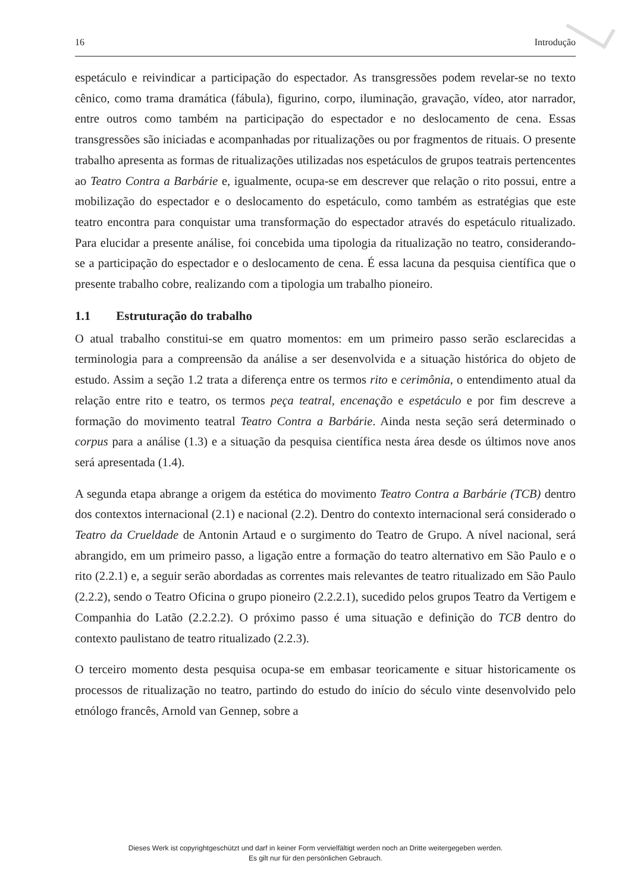16 Introdução
espetáculo e reivindicar a participação do espectador. As transgressões podem revelar-se no texto cênico, como trama dramática (fábula), figurino, corpo, iluminação, gravação, vídeo, ator narrador, entre outros como também na participação do espectador e no deslocamento de cena. Essas transgressões são iniciadas e acompanhadas por ritualizações ou por fragmentos de rituais. O presente trabalho apresenta as formas de ritualizações utilizadas nos espetáculos de grupos teatrais pertencentes ao Teatro Contra a Barbárie e, igualmente, ocupa-se em descrever que relação o rito possui, entre a mobilização do espectador e o deslocamento do espetáculo, como também as estratégias que este teatro encontra para conquistar uma transformação do espectador através do espetáculo ritualizado. Para elucidar a presente análise, foi concebida uma tipologia da ritualização no teatro, considerando-se a participação do espectador e o deslocamento de cena. É essa lacuna da pesquisa científica que o presente trabalho cobre, realizando com a tipologia um trabalho pioneiro.
1.1 Estruturação do trabalho
O atual trabalho constitui-se em quatro momentos: em um primeiro passo serão esclarecidas a terminologia para a compreensão da análise a ser desenvolvida e a situação histórica do objeto de estudo. Assim a seção 1.2 trata a diferença entre os termos rito e cerimônia, o entendimento atual da relação entre rito e teatro, os termos peça teatral, encenação e espetáculo e por fim descreve a formação do movimento teatral Teatro Contra a Barbárie. Ainda nesta seção será determinado o corpus para a análise (1.3) e a situação da pesquisa científica nesta área desde os últimos nove anos será apresentada (1.4).
A segunda etapa abrange a origem da estética do movimento Teatro Contra a Barbárie (TCB) dentro dos contextos internacional (2.1) e nacional (2.2). Dentro do contexto internacional será considerado o Teatro da Crueldade de Antonin Artaud e o surgimento do Teatro de Grupo. A nível nacional, será abrangido, em um primeiro passo, a ligação entre a formação do teatro alternativo em São Paulo e o rito (2.2.1) e, a seguir serão abordadas as correntes mais relevantes de teatro ritualizado em São Paulo (2.2.2), sendo o Teatro Oficina o grupo pioneiro (2.2.2.1), sucedido pelos grupos Teatro da Vertigem e Companhia do Latão (2.2.2.2). O próximo passo é uma situação e definição do TCB dentro do contexto paulistano de teatro ritualizado (2.2.3).
O terceiro momento desta pesquisa ocupa-se em embasar teoricamente e situar historicamente os processos de ritualização no teatro, partindo do estudo do início do século vinte desenvolvido pelo etnólogo francês, Arnold van Gennep, sobre a
Dieses Werk ist copyrightgeschützt und darf in keiner Form vervielfältigt werden noch an Dritte weitergegeben werden.
Es gilt nur für den persönlichen Gebrauch.